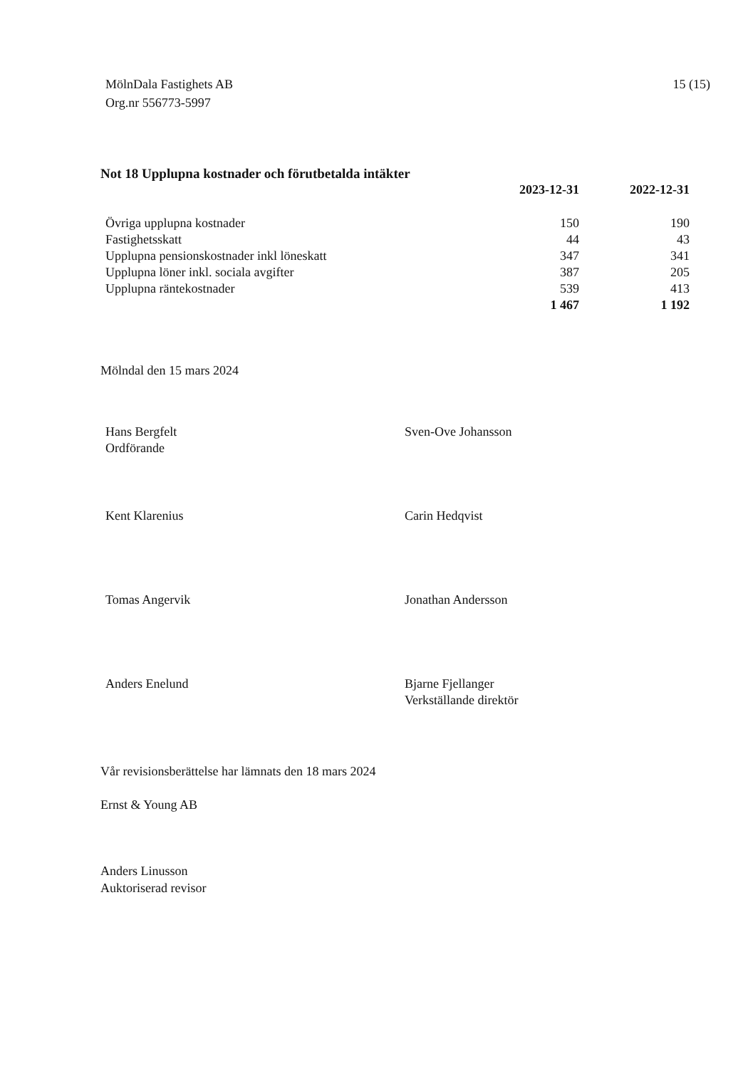MölnDala Fastighets AB
Org.nr 556773-5997
15 (15)
Not 18 Upplupna kostnader och förutbetalda intäkter
| | 2023-12-31 | 2022-12-31 |
| --- | --- | --- |
| Övriga upplupna kostnader | 150 | 190 |
| Fastighetsskatt | 44 | 43 |
| Upplupna pensionskostnader inkl löneskatt | 347 | 341 |
| Upplupna löner inkl. sociala avgifter | 387 | 205 |
| Upplupna räntekostnader | 539 | 413 |
| | 1 467 | 1 192 |
Mölndal den 15 mars 2024
Hans Bergfelt
Ordförande
Sven-Ove Johansson
Kent Klarenius Carin Hedqvist
Tomas Angervik Jonathan Andersson
Anders Enelund Bjarne Fjellanger
Verkställande direktör
Vår revisionsberättelse har lämnats den 18 mars 2024
Ernst & Young AB
Anders Linusson
Auktoriserad revisor